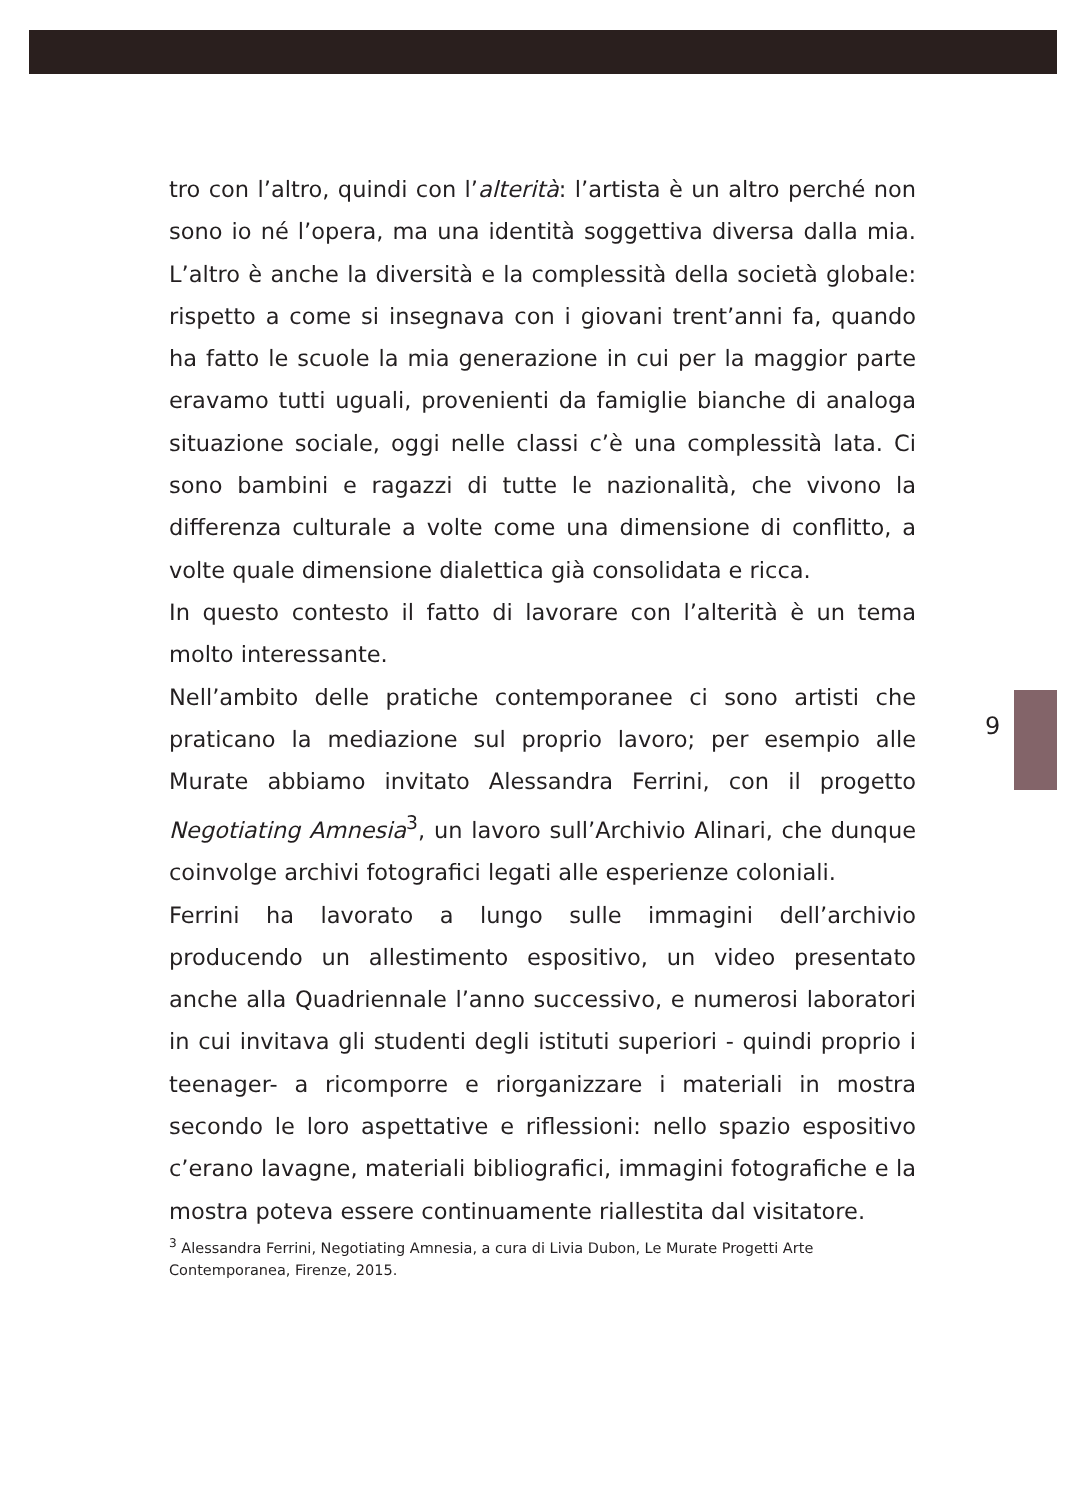tro con l’altro, quindi con l’alterità: l’artista è un altro perché non sono io né l’opera, ma una identità soggettiva diversa dalla mia. L’altro è anche la diversità e la complessità della società globale: rispetto a come si insegnava con i giovani trent’anni fa, quando ha fatto le scuole la mia generazione in cui per la maggior parte eravamo tutti uguali, provenienti da famiglie bianche di analoga situazione sociale, oggi nelle classi c’è una complessità lata. Ci sono bambini e ragazzi di tutte le nazionalità, che vivono la differenza culturale a volte come una dimensione di conflitto, a volte quale dimensione dialettica già consolidata e ricca.
In questo contesto il fatto di lavorare con l’alterità è un tema molto interessante.
Nell’ambito delle pratiche contemporanee ci sono artisti che praticano la mediazione sul proprio lavoro; per esempio alle Murate abbiamo invitato Alessandra Ferrini, con il progetto Negotiating Amnesia<sup>3</sup>, un lavoro sull’Archivio Alinari, che dunque coinvolge archivi fotografici legati alle esperienze coloniali.
Ferrini ha lavorato a lungo sulle immagini dell’archivio producendo un allestimento espositivo, un video presentato anche alla Quadriennale l’anno successivo, e numerosi laboratori in cui invitava gli studenti degli istituti superiori - quindi proprio i teenager- a ricomporre e riorganizzare i materiali in mostra secondo le loro aspettative e riflessioni: nello spazio espositivo c’erano lavagne, materiali bibliografici, immagini fotografiche e la mostra poteva essere continuamente riallestita dal visitatore.
<sup>3</sup> Alessandra Ferrini, Negotiating Amnesia, a cura di Livia Dubon, Le Murate Progetti Arte Contemporanea, Firenze, 2015.
9